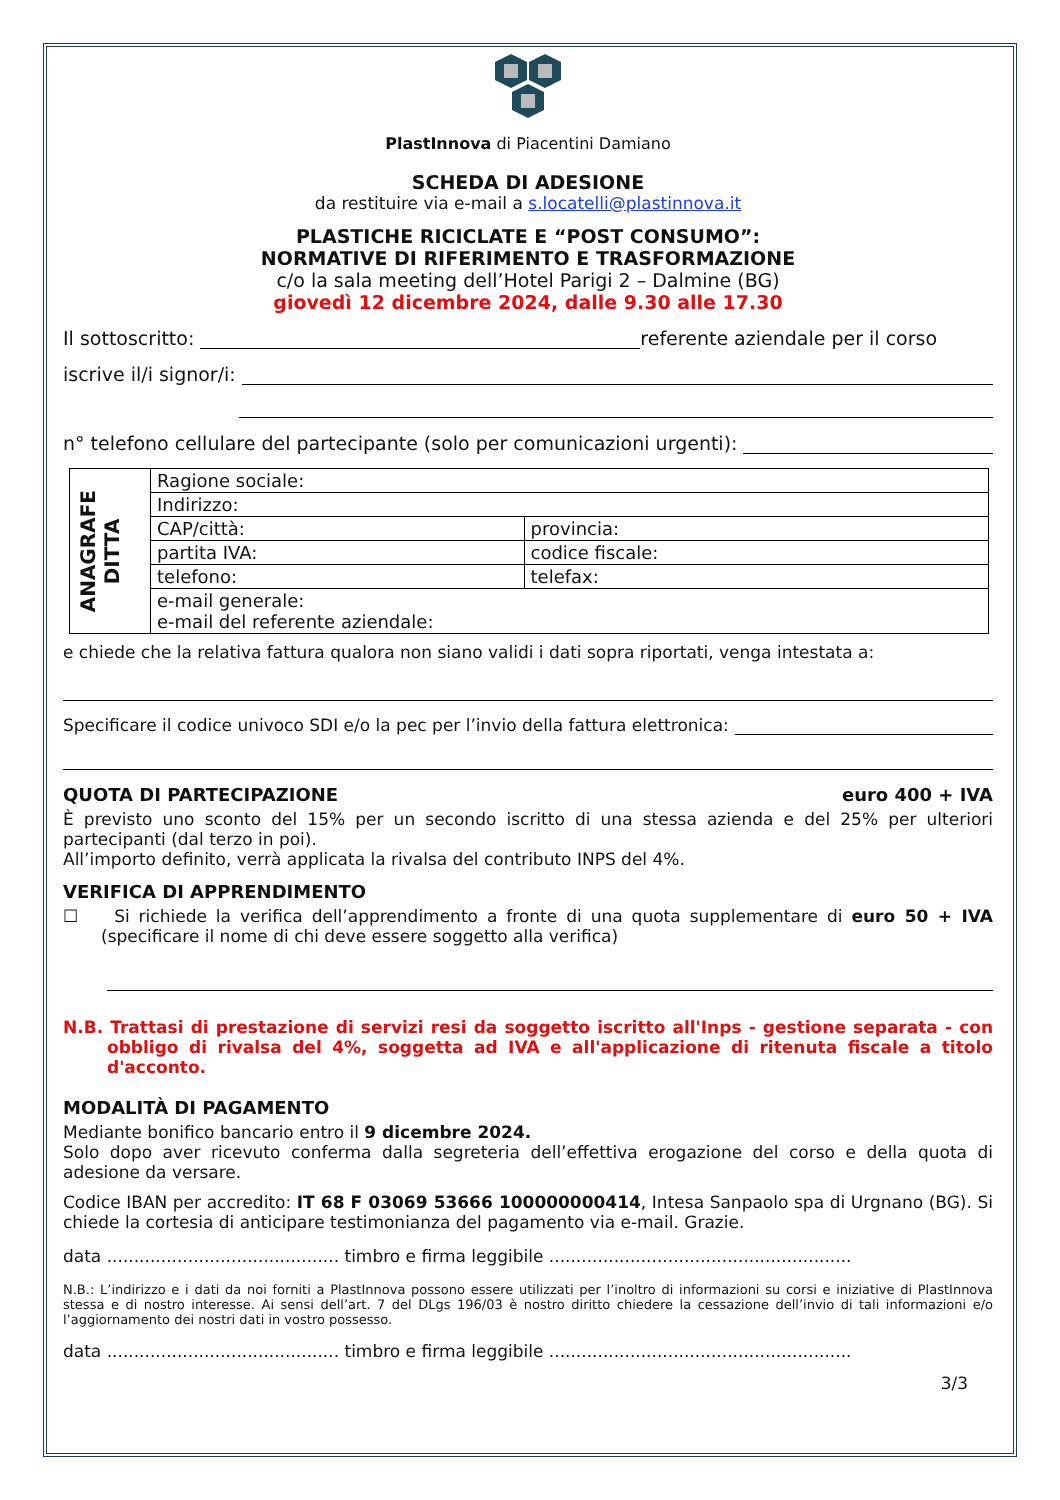PlastInnova di Piacentini Damiano
SCHEDA DI ADESIONE
da restituire via e-mail a s.locatelli@plastinnova.it
PLASTICHE RICICLATE E “POST CONSUMO”:
NORMATIVE DI RIFERIMENTO E TRASFORMAZIONE
c/o la sala meeting dell’Hotel Parigi 2 – Dalmine (BG)
giovedì 12 dicembre 2024, dalle 9.30 alle 17.30
Il sottoscritto: referente aziendale per il corso
iscrive il/i signor/i:
n° telefono cellulare del partecipante (solo per comunicazioni urgenti):
| ANAGRAFE DITTA | Ragione sociale: | |
| | Indirizzo: | |
| | CAP/città: | provincia: |
| | partita IVA: | codice fiscale: |
| | telefono: | telefax: |
| | e-mail generale: e-mail del referente aziendale: | |
e chiede che la relativa fattura qualora non siano validi i dati sopra riportati, venga intestata a:
Specificare il codice univoco SDI e/o la pec per l’invio della fattura elettronica:
QUOTA DI PARTECIPAZIONE euro 400 + IVA
È previsto uno sconto del 15% per un secondo iscritto di una stessa azienda e del 25% per ulteriori partecipanti (dal terzo in poi).
All’importo definito, verrà applicata la rivalsa del contributo INPS del 4%.
VERIFICA DI APPRENDIMENTO
☐ Si richiede la verifica dell’apprendimento a fronte di una quota supplementare di euro 50 + IVA (specificare il nome di chi deve essere soggetto alla verifica)
N.B. Trattasi di prestazione di servizi resi da soggetto iscritto all'Inps - gestione separata - con obbligo di rivalsa del 4%, soggetta ad IVA e all'applicazione di ritenuta fiscale a titolo d'acconto.
MODALITÀ DI PAGAMENTO
Mediante bonifico bancario entro il 9 dicembre 2024.
Solo dopo aver ricevuto conferma dalla segreteria dell’effettiva erogazione del corso e della quota di adesione da versare.
Codice IBAN per accredito: IT 68 F 03069 53666 100000000414, Intesa Sanpaolo spa di Urgnano (BG). Si chiede la cortesia di anticipare testimonianza del pagamento via e-mail. Grazie.
data ........................................... timbro e firma leggibile ........................................................
N.B.: L’indirizzo e i dati da noi forniti a PlastInnova possono essere utilizzati per l’inoltro di informazioni su corsi e iniziative di PlastInnova stessa e di nostro interesse. Ai sensi dell’art. 7 del DLgs 196/03 è nostro diritto chiedere la cessazione dell’invio di tali informazioni e/o l’aggiornamento dei nostri dati in vostro possesso.
data ........................................... timbro e firma leggibile ........................................................
3/3